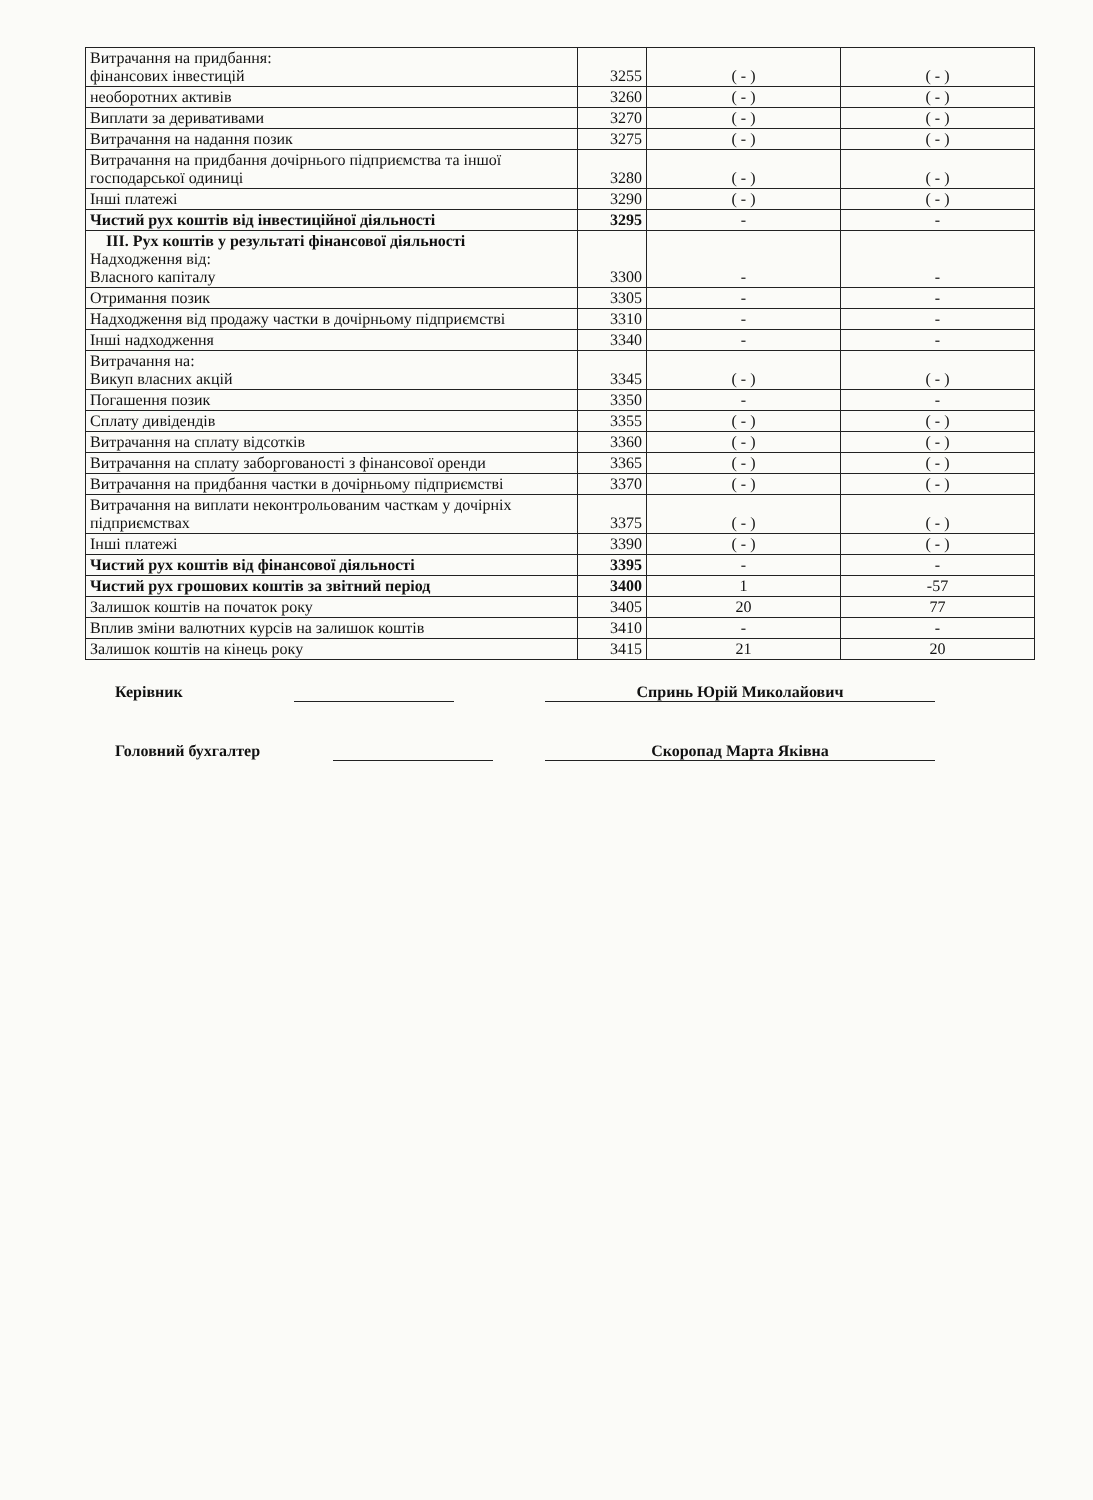| Витрачання на придбання: фінансових інвестицій | 3255 | ( - ) | ( - ) |
| необоротних активів | 3260 | ( - ) | ( - ) |
| Виплати за деривативами | 3270 | ( - ) | ( - ) |
| Витрачання на надання позик | 3275 | ( - ) | ( - ) |
| Витрачання на придбання дочірнього підприємства та іншої господарської одиниці | 3280 | ( - ) | ( - ) |
| Інші платежі | 3290 | ( - ) | ( - ) |
| Чистий рух коштів від інвестиційної діяльності | 3295 | - | - |
| ІІІ. Рух коштів у результаті фінансової діяльності Надходження від: Власного капіталу | 3300 | - | - |
| Отримання позик | 3305 | - | - |
| Надходження від продажу частки в дочірньому підприємстві | 3310 | - | - |
| Інші надходження | 3340 | - | - |
| Витрачання на: Викуп власних акцій | 3345 | ( - ) | ( - ) |
| Погашення позик | 3350 | - | - |
| Сплату дивідендів | 3355 | ( - ) | ( - ) |
| Витрачання на сплату відсотків | 3360 | ( - ) | ( - ) |
| Витрачання на сплату заборгованості з фінансової оренди | 3365 | ( - ) | ( - ) |
| Витрачання на придбання частки в дочірньому підприємстві | 3370 | ( - ) | ( - ) |
| Витрачання на виплати неконтрольованим часткам у дочірніх підприємствах | 3375 | ( - ) | ( - ) |
| Інші платежі | 3390 | ( - ) | ( - ) |
| Чистий рух коштів від фінансової діяльності | 3395 | - | - |
| Чистий рух грошових коштів за звітний період | 3400 | 1 | -57 |
| Залишок коштів на початок року | 3405 | 20 | 77 |
| Вплив зміни валютних курсів на залишок коштів | 3410 | - | - |
| Залишок коштів на кінець року | 3415 | 21 | 20 |
Керівник Спринь Юрій Миколайович
Головний бухгалтер Скоропад Марта Яківна